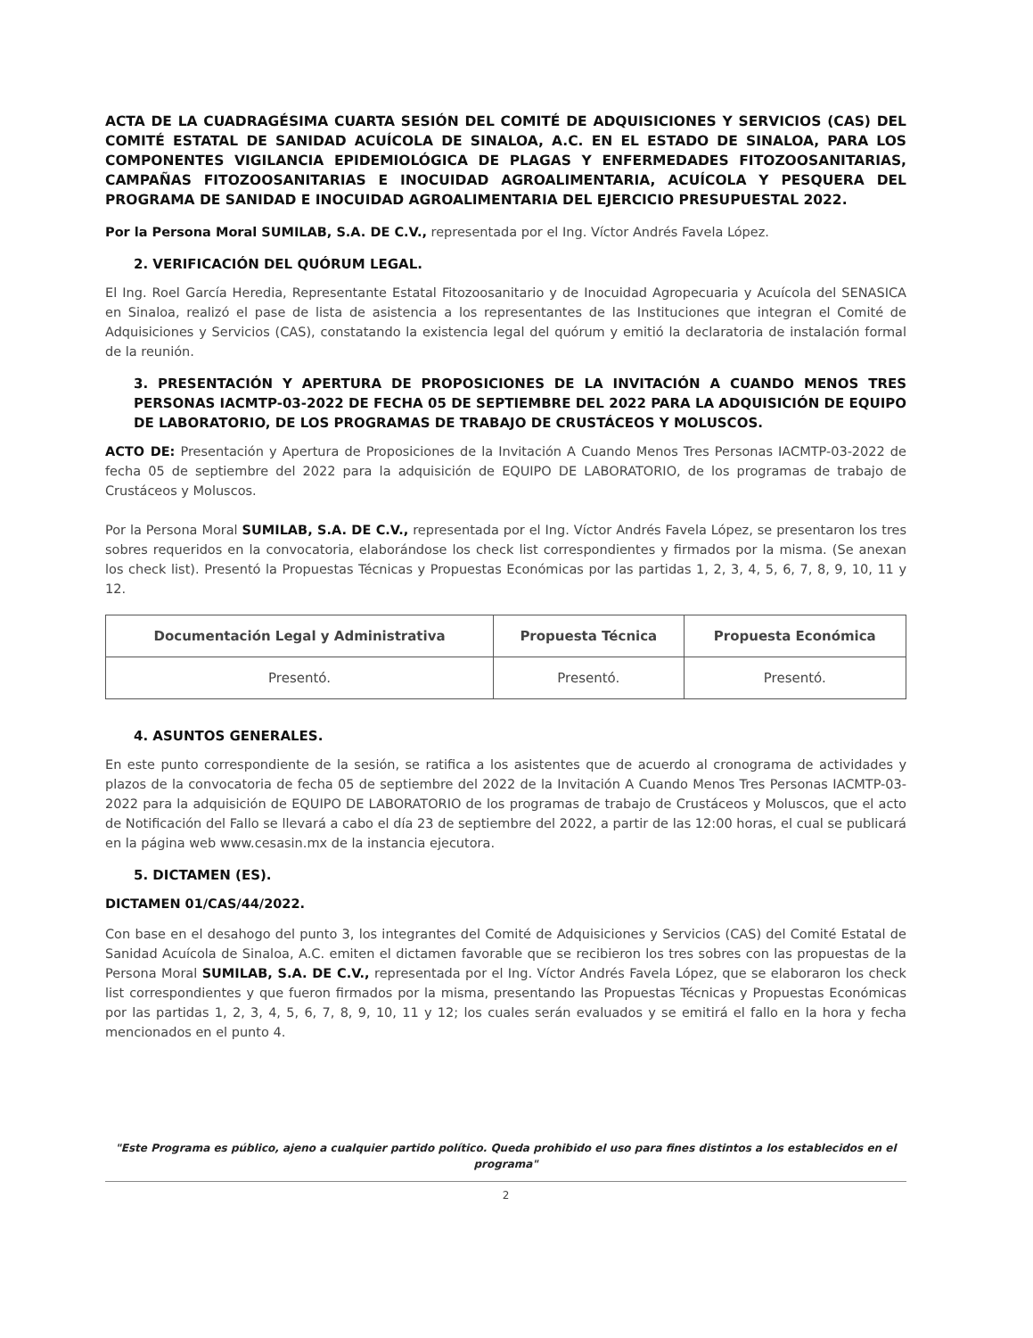ACTA DE LA CUADRAGÉSIMA CUARTA SESIÓN DEL COMITÉ DE ADQUISICIONES Y SERVICIOS (CAS) DEL COMITÉ ESTATAL DE SANIDAD ACUÍCOLA DE SINALOA, A.C. EN EL ESTADO DE SINALOA, PARA LOS COMPONENTES VIGILANCIA EPIDEMIOLÓGICA DE PLAGAS Y ENFERMEDADES FITOZOOSANITARIAS, CAMPAÑAS FITOZOOSANITARIAS E INOCUIDAD AGROALIMENTARIA, ACUÍCOLA Y PESQUERA DEL PROGRAMA DE SANIDAD E INOCUIDAD AGROALIMENTARIA DEL EJERCICIO PRESUPUESTAL 2022.
Por la Persona Moral SUMILAB, S.A. DE C.V., representada por el Ing. Víctor Andrés Favela López.
2. VERIFICACIÓN DEL QUÓRUM LEGAL.
El Ing. Roel García Heredia, Representante Estatal Fitozoosanitario y de Inocuidad Agropecuaria y Acuícola del SENASICA en Sinaloa, realizó el pase de lista de asistencia a los representantes de las Instituciones que integran el Comité de Adquisiciones y Servicios (CAS), constatando la existencia legal del quórum y emitió la declaratoria de instalación formal de la reunión.
3. PRESENTACIÓN Y APERTURA DE PROPOSICIONES DE LA INVITACIÓN A CUANDO MENOS TRES PERSONAS IACMTP-03-2022 DE FECHA 05 DE SEPTIEMBRE DEL 2022 PARA LA ADQUISICIÓN DE EQUIPO DE LABORATORIO, DE LOS PROGRAMAS DE TRABAJO DE CRUSTÁCEOS Y MOLUSCOS.
ACTO DE: Presentación y Apertura de Proposiciones de la Invitación A Cuando Menos Tres Personas IACMTP-03-2022 de fecha 05 de septiembre del 2022 para la adquisición de EQUIPO DE LABORATORIO, de los programas de trabajo de Crustáceos y Moluscos.
Por la Persona Moral SUMILAB, S.A. DE C.V., representada por el Ing. Víctor Andrés Favela López, se presentaron los tres sobres requeridos en la convocatoria, elaborándose los check list correspondientes y firmados por la misma. (Se anexan los check list). Presentó la Propuestas Técnicas y Propuestas Económicas por las partidas 1, 2, 3, 4, 5, 6, 7, 8, 9, 10, 11 y 12.
| Documentación Legal y Administrativa | Propuesta Técnica | Propuesta Económica |
| --- | --- | --- |
| Presentó. | Presentó. | Presentó. |
4. ASUNTOS GENERALES.
En este punto correspondiente de la sesión, se ratifica a los asistentes que de acuerdo al cronograma de actividades y plazos de la convocatoria de fecha 05 de septiembre del 2022 de la Invitación A Cuando Menos Tres Personas IACMTP-03-2022 para la adquisición de EQUIPO DE LABORATORIO de los programas de trabajo de Crustáceos y Moluscos, que el acto de Notificación del Fallo se llevará a cabo el día 23 de septiembre del 2022, a partir de las 12:00 horas, el cual se publicará en la página web www.cesasin.mx de la instancia ejecutora.
5. DICTAMEN (ES).
DICTAMEN 01/CAS/44/2022.
Con base en el desahogo del punto 3, los integrantes del Comité de Adquisiciones y Servicios (CAS) del Comité Estatal de Sanidad Acuícola de Sinaloa, A.C. emiten el dictamen favorable que se recibieron los tres sobres con las propuestas de la Persona Moral SUMILAB, S.A. DE C.V., representada por el Ing. Víctor Andrés Favela López, que se elaboraron los check list correspondientes y que fueron firmados por la misma, presentando las Propuestas Técnicas y Propuestas Económicas por las partidas 1, 2, 3, 4, 5, 6, 7, 8, 9, 10, 11 y 12; los cuales serán evaluados y se emitirá el fallo en la hora y fecha mencionados en el punto 4.
"Este Programa es público, ajeno a cualquier partido político. Queda prohibido el uso para fines distintos a los establecidos en el programa"
2